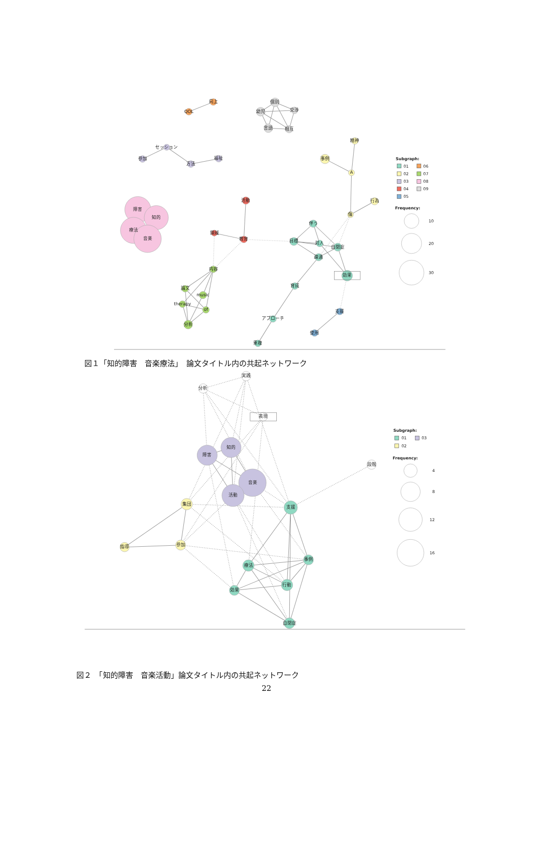向上
QOL
個別
幼児
交渉
言語
相互
セッション
参加
方法
福祉
精神
事例
A
行為
傷
障害
知的
療法
音楽
活動
領域
教育
伴う
目標
対人
自閉症
疎通
効果
育成
アプローチ
重複
支援
使用
内容
論文
music
therapy
of
分析
Subgraph:
01
06
02
07
03
08
04
09
05
Frequency:
10
20
30
図１「知的障害　音楽療法」　論文タイトル内の共起ネットワーク
実践
分析
表現
知的
障害
段階
音楽
活動
集団
支援
指導
参加
事例
療法
行動
効果
自閉症
Subgraph:
01
03
02
Frequency:
4
8
12
16
図２　「知的障害　音楽活動」論文タイトル内の共起ネットワーク
22